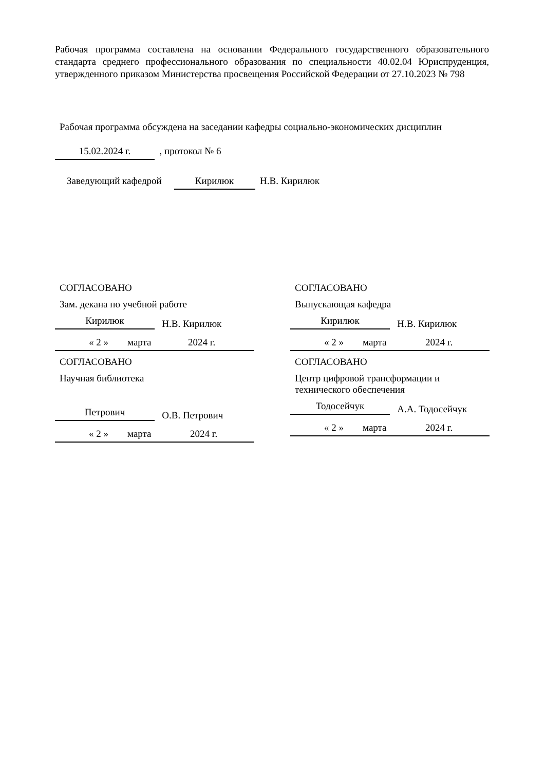Рабочая программа составлена на основании Федерального государственного образовательного стандарта среднего профессионального образования по специальности 40.02.04 Юриспруденция, утвержденного приказом Министерства просвещения Российской Федерации от 27.10.2023 № 798
Рабочая программа обсуждена на заседании кафедры социально-экономических дисциплин
15.02.2024 г. , протокол № 6
Заведующий кафедрой Кирилюк Н.В. Кирилюк
СОГЛАСОВАНО
Зам. декана по учебной работе
Кирилюк Н.В. Кирилюк
« 2 » марта 2024 г.
СОГЛАСОВАНО
Научная библиотека
Петрович О.В. Петрович
« 2 » марта 2024 г.
СОГЛАСОВАНО
Выпускающая кафедра
Кирилюк Н.В. Кирилюк
« 2 » марта 2024 г.
СОГЛАСОВАНО
Центр цифровой трансформации и
технического обеспечения
Тодосейчук А.А. Тодосейчук
« 2 » марта 2024 г.